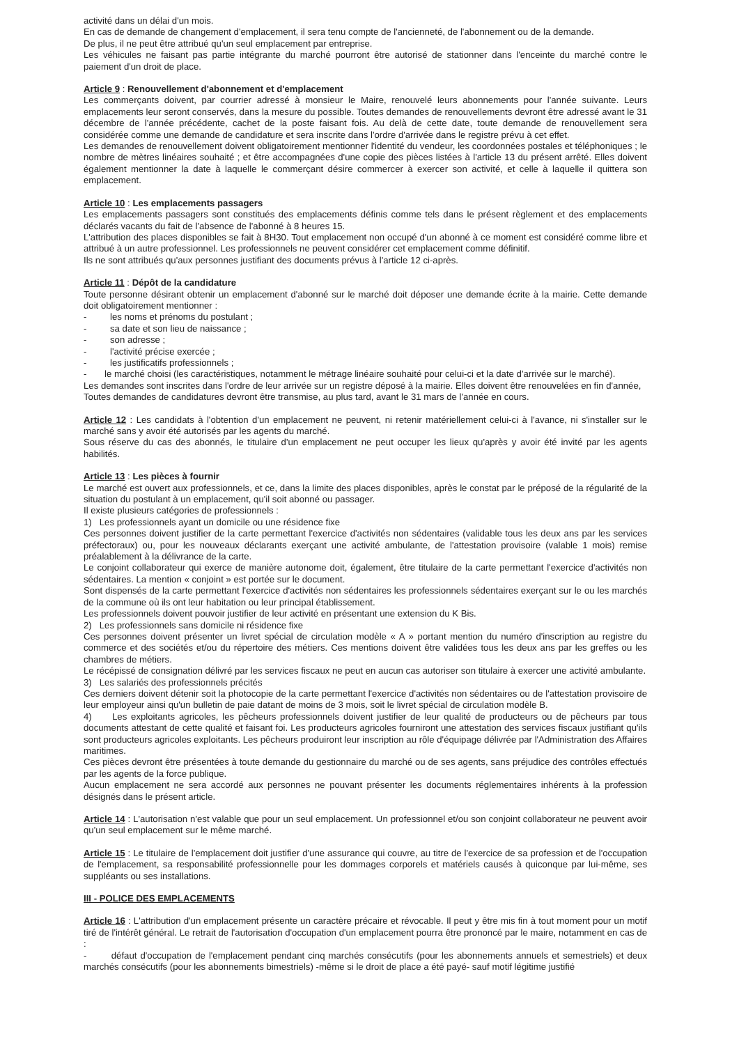activité dans un délai d'un mois.
En cas de demande de changement d'emplacement, il sera tenu compte de l'ancienneté, de l'abonnement ou de la demande.
De plus, il ne peut être attribué qu'un seul emplacement par entreprise.
Les véhicules ne faisant pas partie intégrante du marché pourront être autorisé de stationner dans l'enceinte du marché contre le paiement d'un droit de place.
Article 9 : Renouvellement d'abonnement et d'emplacement
Les commerçants doivent, par courrier adressé à monsieur le Maire, renouvelé leurs abonnements pour l'année suivante. Leurs emplacements leur seront conservés, dans la mesure du possible. Toutes demandes de renouvellements devront être adressé avant le 31 décembre de l'année précédente, cachet de la poste faisant fois. Au delà de cette date, toute demande de renouvellement sera considérée comme une demande de candidature et sera inscrite dans l'ordre d'arrivée dans le registre prévu à cet effet.
Les demandes de renouvellement doivent obligatoirement mentionner l'identité du vendeur, les coordonnées postales et téléphoniques ; le nombre de mètres linéaires souhaité ; et être accompagnées d'une copie des pièces listées à l'article 13 du présent arrêté. Elles doivent également mentionner la date à laquelle le commerçant désire commercer à exercer son activité, et celle à laquelle il quittera son emplacement.
Article 10 : Les emplacements passagers
Les emplacements passagers sont constitués des emplacements définis comme tels dans le présent règlement et des emplacements déclarés vacants du fait de l'absence de l'abonné à 8 heures 15.
L'attribution des places disponibles se fait à 8H30. Tout emplacement non occupé d'un abonné à ce moment est considéré comme libre et attribué à un autre professionnel. Les professionnels ne peuvent considérer cet emplacement comme définitif.
Ils ne sont attribués qu'aux personnes justifiant des documents prévus à l'article 12 ci-après.
Article 11 : Dépôt de la candidature
Toute personne désirant obtenir un emplacement d'abonné sur le marché doit déposer une demande écrite à la mairie. Cette demande doit obligatoirement mentionner :
- les noms et prénoms du postulant ;
- sa date et son lieu de naissance ;
- son adresse ;
- l'activité précise exercée ;
- les justificatifs professionnels ;
- le marché choisi (les caractéristiques, notamment le métrage linéaire souhaité pour celui-ci et la date d'arrivée sur le marché).
Les demandes sont inscrites dans l'ordre de leur arrivée sur un registre déposé à la mairie. Elles doivent être renouvelées en fin d'année,
Toutes demandes de candidatures devront être transmise, au plus tard, avant le 31 mars de l'année en cours.
Article 12 : Les candidats à l'obtention d'un emplacement ne peuvent, ni retenir matériellement celui-ci à l'avance, ni s'installer sur le marché sans y avoir été autorisés par les agents du marché.
Sous réserve du cas des abonnés, le titulaire d'un emplacement ne peut occuper les lieux qu'après y avoir été invité par les agents habilités.
Article 13 : Les pièces à fournir
Le marché est ouvert aux professionnels, et ce, dans la limite des places disponibles, après le constat par le préposé de la régularité de la situation du postulant à un emplacement, qu'il soit abonné ou passager.
Il existe plusieurs catégories de professionnels :
1) Les professionnels ayant un domicile ou une résidence fixe
Ces personnes doivent justifier de la carte permettant l'exercice d'activités non sédentaires (validable tous les deux ans par les services préfectoraux) ou, pour les nouveaux déclarants exerçant une activité ambulante, de l'attestation provisoire (valable 1 mois) remise préalablement à la délivrance de la carte.
Le conjoint collaborateur qui exerce de manière autonome doit, également, être titulaire de la carte permettant l'exercice d'activités non sédentaires. La mention « conjoint » est portée sur le document.
Sont dispensés de la carte permettant l'exercice d'activités non sédentaires les professionnels sédentaires exerçant sur le ou les marchés de la commune où ils ont leur habitation ou leur principal établissement.
Les professionnels doivent pouvoir justifier de leur activité en présentant une extension du K Bis.
2) Les professionnels sans domicile ni résidence fixe
Ces personnes doivent présenter un livret spécial de circulation modèle « A » portant mention du numéro d'inscription au registre du commerce et des sociétés et/ou du répertoire des métiers. Ces mentions doivent être validées tous les deux ans par les greffes ou les chambres de métiers.
Le récépissé de consignation délivré par les services fiscaux ne peut en aucun cas autoriser son titulaire à exercer une activité ambulante.
3) Les salariés des professionnels précités
Ces derniers doivent détenir soit la photocopie de la carte permettant l'exercice d'activités non sédentaires ou de l'attestation provisoire de leur employeur ainsi qu'un bulletin de paie datant de moins de 3 mois, soit le livret spécial de circulation modèle B.
4) Les exploitants agricoles, les pêcheurs professionnels doivent justifier de leur qualité de producteurs ou de pêcheurs par tous documents attestant de cette qualité et faisant foi. Les producteurs agricoles fourniront une attestation des services fiscaux justifiant qu'ils sont producteurs agricoles exploitants. Les pêcheurs produiront leur inscription au rôle d'équipage délivrée par l'Administration des Affaires maritimes.
Ces pièces devront être présentées à toute demande du gestionnaire du marché ou de ses agents, sans préjudice des contrôles effectués par les agents de la force publique.
Aucun emplacement ne sera accordé aux personnes ne pouvant présenter les documents réglementaires inhérents à la profession désignés dans le présent article.
Article 14 : L'autorisation n'est valable que pour un seul emplacement. Un professionnel et/ou son conjoint collaborateur ne peuvent avoir qu'un seul emplacement sur le même marché.
Article 15 : Le titulaire de l'emplacement doit justifier d'une assurance qui couvre, au titre de l'exercice de sa profession et de l'occupation de l'emplacement, sa responsabilité professionnelle pour les dommages corporels et matériels causés à quiconque par lui-même, ses suppléants ou ses installations.
III - POLICE DES EMPLACEMENTS
Article 16 : L'attribution d'un emplacement présente un caractère précaire et révocable. Il peut y être mis fin à tout moment pour un motif tiré de l'intérêt général. Le retrait de l'autorisation d'occupation d'un emplacement pourra être prononcé par le maire, notamment en cas de :
- défaut d'occupation de l'emplacement pendant cinq marchés consécutifs (pour les abonnements annuels et semestriels) et deux marchés consécutifs (pour les abonnements bimestriels) -même si le droit de place a été payé- sauf motif légitime justifié